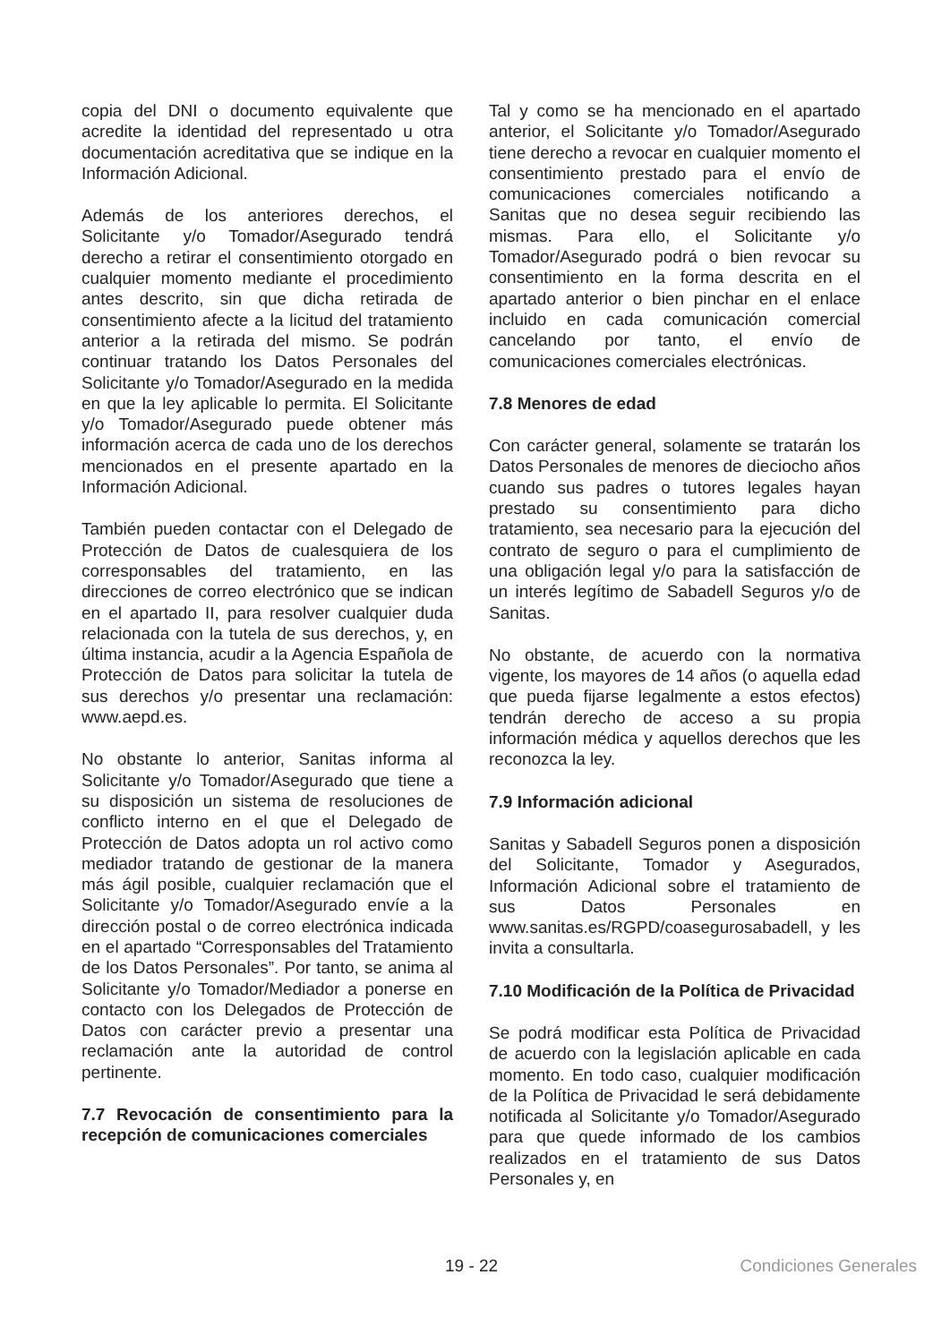copia del DNI o documento equivalente que acredite la identidad del representado u otra documentación acreditativa que se indique en la Información Adicional.
Además de los anteriores derechos, el Solicitante y/o Tomador/Asegurado tendrá derecho a retirar el consentimiento otorgado en cualquier momento mediante el procedimiento antes descrito, sin que dicha retirada de consentimiento afecte a la licitud del tratamiento anterior a la retirada del mismo. Se podrán continuar tratando los Datos Personales del Solicitante y/o Tomador/Asegurado en la medida en que la ley aplicable lo permita. El Solicitante y/o Tomador/Asegurado puede obtener más información acerca de cada uno de los derechos mencionados en el presente apartado en la Información Adicional.
También pueden contactar con el Delegado de Protección de Datos de cualesquiera de los corresponsables del tratamiento, en las direcciones de correo electrónico que se indican en el apartado II, para resolver cualquier duda relacionada con la tutela de sus derechos, y, en última instancia, acudir a la Agencia Española de Protección de Datos para solicitar la tutela de sus derechos y/o presentar una reclamación: www.aepd.es.
No obstante lo anterior, Sanitas informa al Solicitante y/o Tomador/Asegurado que tiene a su disposición un sistema de resoluciones de conflicto interno en el que el Delegado de Protección de Datos adopta un rol activo como mediador tratando de gestionar de la manera más ágil posible, cualquier reclamación que el Solicitante y/o Tomador/Asegurado envíe a la dirección postal o de correo electrónica indicada en el apartado “Corresponsables del Tratamiento de los Datos Personales”. Por tanto, se anima al Solicitante y/o Tomador/Mediador a ponerse en contacto con los Delegados de Protección de Datos con carácter previo a presentar una reclamación ante la autoridad de control pertinente.
7.7 Revocación de consentimiento para la recepción de comunicaciones comerciales
Tal y como se ha mencionado en el apartado anterior, el Solicitante y/o Tomador/Asegurado tiene derecho a revocar en cualquier momento el consentimiento prestado para el envío de comunicaciones comerciales notificando a Sanitas que no desea seguir recibiendo las mismas. Para ello, el Solicitante y/o Tomador/Asegurado podrá o bien revocar su consentimiento en la forma descrita en el apartado anterior o bien pinchar en el enlace incluido en cada comunicación comercial cancelando por tanto, el envío de comunicaciones comerciales electrónicas.
7.8 Menores de edad
Con carácter general, solamente se tratarán los Datos Personales de menores de dieciocho años cuando sus padres o tutores legales hayan prestado su consentimiento para dicho tratamiento, sea necesario para la ejecución del contrato de seguro o para el cumplimiento de una obligación legal y/o para la satisfacción de un interés legítimo de Sabadell Seguros y/o de Sanitas.
No obstante, de acuerdo con la normativa vigente, los mayores de 14 años (o aquella edad que pueda fijarse legalmente a estos efectos) tendrán derecho de acceso a su propia información médica y aquellos derechos que les reconozca la ley.
7.9 Información adicional
Sanitas y Sabadell Seguros ponen a disposición del Solicitante, Tomador y Asegurados, Información Adicional sobre el tratamiento de sus Datos Personales en www.sanitas.es/RGPD/coasegurosabadell, y les invita a consultarla.
7.10 Modificación de la Política de Privacidad
Se podrá modificar esta Política de Privacidad de acuerdo con la legislación aplicable en cada momento. En todo caso, cualquier modificación de la Política de Privacidad le será debidamente notificada al Solicitante y/o Tomador/Asegurado para que quede informado de los cambios realizados en el tratamiento de sus Datos Personales y, en
19 - 22 Condiciones Generales